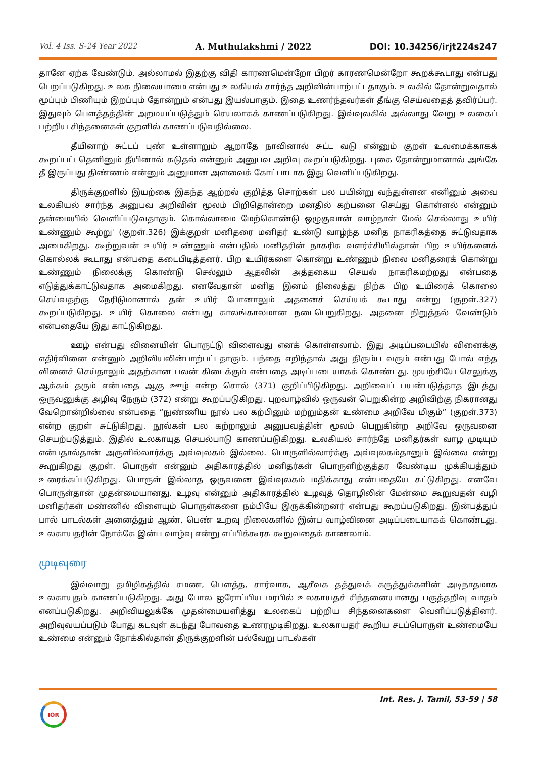Vol. 4 Iss. S-24 Year 2022 A. Muthulakshmi / 2022 DOI: 10.34256/irjt224s247
தானே ஏற்க வேண்டும். அல்லாமல் இதற்கு விதி காரணமென்றோ பிறர் காரணமென்றோ கூறக்கூடாது என்பது பெறப்படுகிறது. உலக நிலையாமை என்பது உலகியல் சார்ந்த அறிவின்பாற்பட்டதாகும். உலகில் தோன்றுவதால் மூப்பும் பிணியும் இறப்பும் தோன்றும் என்பது இயல்பாகும். இதை உணர்ந்தவர்கள் தீங்கு செய்வதைத் தவிர்ப்பர். இதுவும் பௌத்தத்தின் அறமயப்படுத்தும் செயலாகக் காணப்படுகிறது. இவ்வுலகில் அல்லாது வேறு உலகைப் பற்றிய சிந்தனைகள் குறளில் காணப்படுவதில்லை.
தீயினாற் சுட்டப் புண் உள்ளாறும் ஆறாதே நாவினால் சுட்ட வடு என்னும் குறள் உவமைக்காகக் கூறப்பட்டதெனினும் தீயினால் சுடுதல் என்னும் அனுபவ அறிவு கூறப்படுகிறது. புகை தோன்றுமானால் அங்கே தீ இருப்பது திண்ணம் என்னும் அனுமான அளவைக் கோட்பாடாக இது வெளிப்படுகிறது.
திருக்குறளில் இயற்கை இகந்த ஆற்றல் குறித்த சொற்கள் பல பயின்று வந்துள்ளன எனினும் அவை உலகியல் சார்ந்த அனுபவ அறிவின் மூலம் பிறிதொன்றை மனதில் கற்பனை செய்து கொள்ளல் என்னும் தன்மையில் வெளிப்படுவதாகும். கொல்லாமை மேற்கொண்டு ஒழுகுவான் வாழ்நாள் மேல் செல்லாது உயிர் உண்ணும் கூற்று' (குறள்.326) இக்குறள் மனிதரை மனிதர் உண்டு வாழ்ந்த மனித நாகரிகத்தை சுட்டுவதாக அமைகிறது. கூற்றுவன் உயிர் உண்ணும் என்பதில் மனிதரின் நாகரிக வளர்ச்சியில்தான் பிற உயிர்களைக் கொல்லக் கூடாது என்பதை கடைபிடித்தனர். பிற உயிர்களை கொன்று உண்ணும் நிலை மனிதரைக் கொன்று உண்ணும் நிலைக்கு கொண்டு செல்லும் ஆதலின் அத்தகைய செயல் நாகரிகமற்றது என்பதை எடுத்துக்காட்டுவதாக அமைகிறது. எனவேதான் மனித இனம் நிலைத்து நிற்க பிற உயிரைக் கொலை செய்வதற்கு நேரிடுமானால் தன் உயிர் போனாலும் அதனைச் செய்யக் கூடாது என்று (குறள்.327) கூறப்படுகிறது. உயிர் கொலை என்பது காலங்காலமான நடைபெறுகிறது. அதனை நிறுத்தல் வேண்டும் என்பதையே இது காட்டுகிறது.
ஊழ் என்பது வினையின் பொருட்டு விளைவது எனக் கொள்ளலாம். இது அடிப்படையில் வினைக்கு எதிர்வினை என்னும் அறிவியலின்பாற்பட்டதாகும். பந்தை எறிந்தால் அது திரும்ப வரும் என்பது போல் எந்த வினைச் செய்தாலும் அதற்கான பலன் கிடைக்கும் என்பதை அடிப்படையாகக் கொண்டது. முயற்சியே செலுக்கு ஆக்கம் தரும் என்பதை ஆகு ஊழ் என்ற சொல் (371) குறிப்பிடுகிறது. அறிவைப் பயன்படுத்தாத இடத்து ஒருவனுக்கு அழிவு நேரும் (372) என்று கூறப்படுகிறது. புறவாழ்வில் ஒருவன் பெறுகின்ற அறிவிற்கு நிகரானது வேறொன்றில்லை என்பதை “நுண்ணிய நூல் பல கற்பினும் மற்றும்தன் உண்மை அறிவே மிகும்” (குறள்.373) என்ற குறள் சுட்டுகிறது. நூல்கள் பல கற்றாலும் அனுபவத்தின் மூலம் பெறுகின்ற அறிவே ஒருவனை செயற்படுத்தும். இதில் உலகாயுத செயல்பாடு காணப்படுகிறது. உலகியல் சார்ந்தே மனிதர்கள் வாழ முடியும் என்பதால்தான் அருளில்லார்க்கு அவ்வுலகம் இல்லை. பொருளில்லார்க்கு அவ்வுலகம்தானும் இல்லை என்று கூறுகிறது குறள். பொருள் என்னும் அதிகாரத்தில் மனிதர்கள் பொருளிற்குத்தர வேண்டிய முக்கியத்தும் உரைக்கப்படுகிறது. பொருள் இல்லாத ஒருவனை இவ்வுலகம் மதிக்காது என்பதையே சுட்டுகிறது. எனவே பொருள்தான் முதன்மையானது. உழவு என்னும் அதிகாரத்தில் உழவுத் தொழிலின் மேன்மை கூறுவதன் வழி மனிதர்கள் மண்ணில் விளையும் பொருள்களை நம்பியே இருக்கின்றனர் என்பது கூறப்படுகிறது. இன்பத்துப் பால் பாடல்கள் அனைத்தும் ஆண், பெண் உறவு நிலைகளில் இன்ப வாழ்வினை அடிப்படையாகக் கொண்டது. உலகாயதரின் நோக்கே இன்ப வாழ்வு என்று எப்பிக்கூரசு கூறுவதைக் காணலாம்.
முடிவுரை
இவ்வாறு தமிழிகத்தில் சமண, பௌத்த, சார்வாக, ஆசீவக தத்துவக் கருத்துக்களின் அடிநாதமாக உலகாயுதம் காணப்படுகிறது. அது போல ஐரோப்பிய மரபில் உலகாயதச் சிந்தனையானது பகுத்தறிவு வாதம் எனப்படுகிறது. அறிவியலுக்கே முதன்மையளித்து உலகைப் பற்றிய சிந்தனைகளை வெளிப்படுத்தினர். அறிவுவயப்படும் போது கடவுள் கடந்து போவதை உணரமுடிகிறது. உலகாயதர் கூறிய சடப்பொருள் உண்மையே உண்மை என்னும் நோக்கில்தான் திருக்குறளின் பல்வேறு பாடல்கள்
IOR
Int. Res. J. Tamil, 53-59 | 58